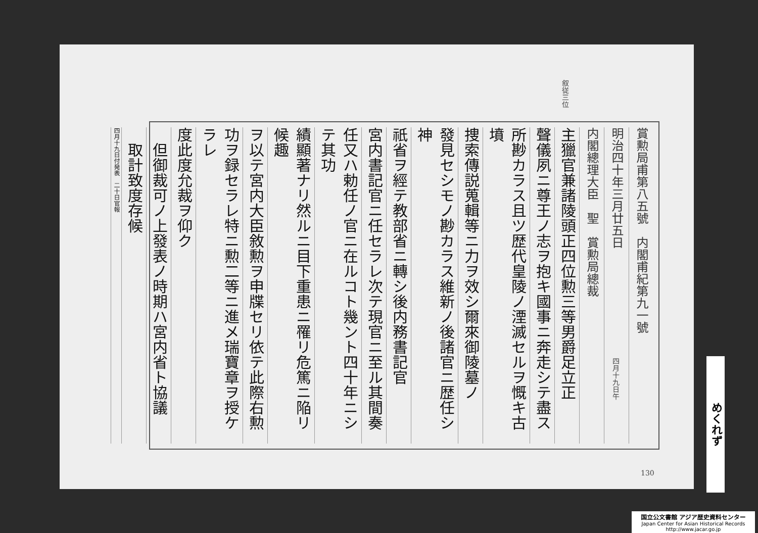叙従三位
四月十九日午
130
賞勲局甫第八五號　内閣甫紀第九一號
明治四十年三月廿五日
内閣總理大臣　聖　賞勲局總裁
主獵官兼諸陵頭正四位勲三等男爵足立正
聲儀夙ニ尊王ノ志ヲ抱キ國事ニ奔走シテ盡ス
所尠カラス且ツ歴代皇陵ノ湮滅セルヲ慨キ古墳
捜索傳説蒐輯等ニ力ヲ效シ爾來御陵墓ノ
發見セシモノ尠カラス維新ノ後諸官ニ歴任シ神
祇省ヲ經テ教部省ニ轉シ後内務書記官
宮内書記官ニ任セラレ次テ現官ニ至ル其間奏
任又ハ勅任ノ官ニ在ルコト幾ント四十年ニシテ其功
績顯著ナリ然ルニ目下重患ニ罹リ危篤ニ陥リ候趣
ヲ以テ宮内大臣敘勲ヲ申牒セリ依テ此際右勲
功ヲ録セラレ特ニ勲二等ニ進メ瑞寶章ヲ授ケラレ
度此度允裁ヲ仰ク
　但御裁可ノ上發表ノ時期ハ宮内省ト協議
　取計致度存候
四月十九日付発表　二十日官報
めくれず
国立公文書館 アジア歴史資料センター
Japan Center for Asian Historical Records
http://www.jacar.go.jp